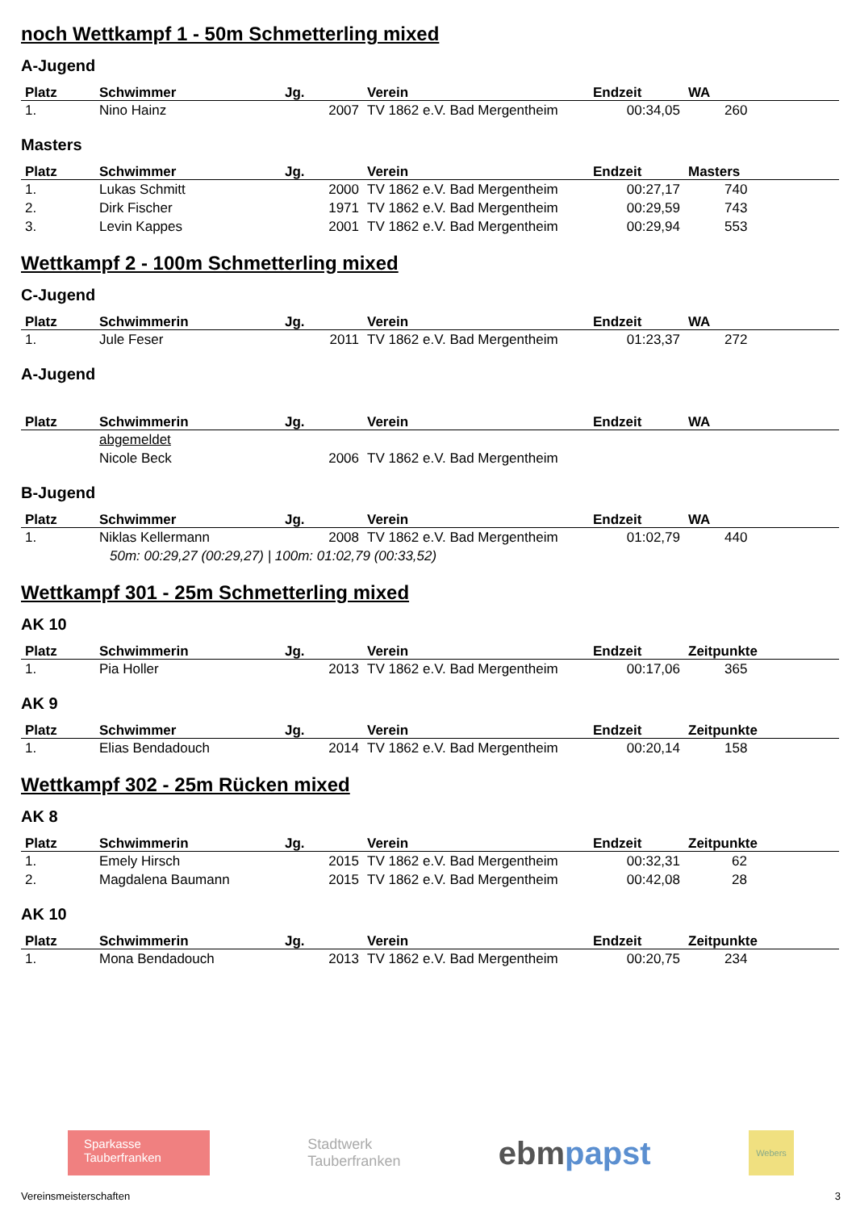noch Wettkampf 1 - 50m Schmetterling mixed
A-Jugend
| Platz | Schwimmer | Jg. | Verein | Endzeit | WA |
| --- | --- | --- | --- | --- | --- |
| 1. | Nino Hainz | 2007 | TV 1862 e.V. Bad Mergentheim | 00:34,05 | 260 |
Masters
| Platz | Schwimmer | Jg. | Verein | Endzeit | Masters |
| --- | --- | --- | --- | --- | --- |
| 1. | Lukas Schmitt | 2000 | TV 1862 e.V. Bad Mergentheim | 00:27,17 | 740 |
| 2. | Dirk Fischer | 1971 | TV 1862 e.V. Bad Mergentheim | 00:29,59 | 743 |
| 3. | Levin Kappes | 2001 | TV 1862 e.V. Bad Mergentheim | 00:29,94 | 553 |
Wettkampf 2 - 100m Schmetterling mixed
C-Jugend
| Platz | Schwimmerin | Jg. | Verein | Endzeit | WA |
| --- | --- | --- | --- | --- | --- |
| 1. | Jule Feser | 2011 | TV 1862 e.V. Bad Mergentheim | 01:23,37 | 272 |
A-Jugend
| Platz | Schwimmerin | Jg. | Verein | Endzeit | WA |
| --- | --- | --- | --- | --- | --- |
| | abgemeldet | | | | |
| | Nicole Beck | 2006 | TV 1862 e.V. Bad Mergentheim | | |
B-Jugend
| Platz | Schwimmer | Jg. | Verein | Endzeit | WA |
| --- | --- | --- | --- | --- | --- |
| 1. | Niklas Kellermann | 2008 | TV 1862 e.V. Bad Mergentheim | 01:02,79 | 440 |
| 50m: 00:29,27 (00:29,27) / 100m: 01:02,79 (00:33,52) | | | | | |
Wettkampf 301 - 25m Schmetterling mixed
AK 10
| Platz | Schwimmerin | Jg. | Verein | Endzeit | Zeitpunkte |
| --- | --- | --- | --- | --- | --- |
| 1. | Pia Holler | 2013 | TV 1862 e.V. Bad Mergentheim | 00:17,06 | 365 |
AK 9
| Platz | Schwimmer | Jg. | Verein | Endzeit | Zeitpunkte |
| --- | --- | --- | --- | --- | --- |
| 1. | Elias Bendadouch | 2014 | TV 1862 e.V. Bad Mergentheim | 00:20,14 | 158 |
Wettkampf 302 - 25m Rücken mixed
AK 8
| Platz | Schwimmerin | Jg. | Verein | Endzeit | Zeitpunkte |
| --- | --- | --- | --- | --- | --- |
| 1. | Emely Hirsch | 2015 | TV 1862 e.V. Bad Mergentheim | 00:32,31 | 62 |
| 2. | Magdalena Baumann | 2015 | TV 1862 e.V. Bad Mergentheim | 00:42,08 | 28 |
AK 10
| Platz | Schwimmerin | Jg. | Verein | Endzeit | Zeitpunkte |
| --- | --- | --- | --- | --- | --- |
| 1. | Mona Bendadouch | 2013 | TV 1862 e.V. Bad Mergentheim | 00:20,75 | 234 |
Sparkasse
Tauberfranken
Stadtwerk
Tauberfranken
ebmpapst
Webers
Vereinsmeisterschaften 3